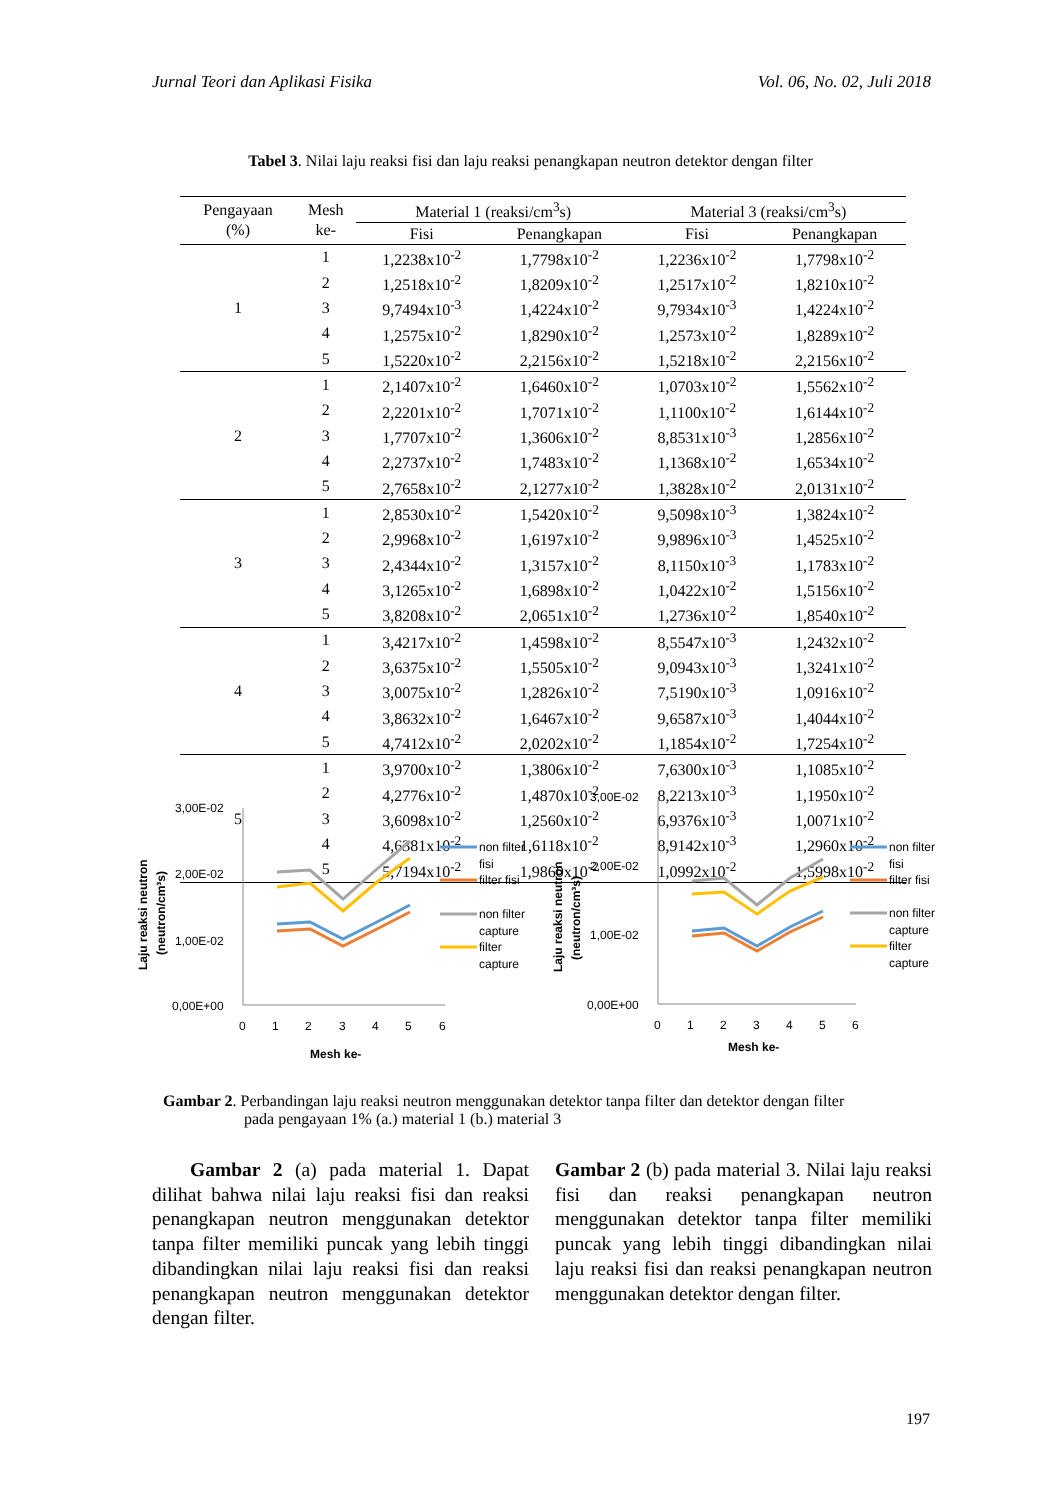Jurnal Teori dan Aplikasi Fisika Vol. 06, No. 02, Juli 2018
Tabel 3. Nilai laju reaksi fisi dan laju reaksi penangkapan neutron detektor dengan filter
| Pengayaan (%) | Mesh ke- | Material 1 (reaksi/cm<sup>3</sup>s) | | Material 3 (reaksi/cm<sup>3</sup>s) | |
| --- | --- | --- | --- | --- | --- |
| | | Fisi | Penangkapan | Fisi | Penangkapan |
| 1 | 1 | 1,2238x10<sup>-2</sup> | 1,7798x10<sup>-2</sup> | 1,2236x10<sup>-2</sup> | 1,7798x10<sup>-2</sup> |
| | 2 | 1,2518x10<sup>-2</sup> | 1,8209x10<sup>-2</sup> | 1,2517x10<sup>-2</sup> | 1,8210x10<sup>-2</sup> |
| | 3 | 9,7494x10<sup>-3</sup> | 1,4224x10<sup>-2</sup> | 9,7934x10<sup>-3</sup> | 1,4224x10<sup>-2</sup> |
| | 4 | 1,2575x10<sup>-2</sup> | 1,8290x10<sup>-2</sup> | 1,2573x10<sup>-2</sup> | 1,8289x10<sup>-2</sup> |
| | 5 | 1,5220x10<sup>-2</sup> | 2,2156x10<sup>-2</sup> | 1,5218x10<sup>-2</sup> | 2,2156x10<sup>-2</sup> |
| 2 | 1 | 2,1407x10<sup>-2</sup> | 1,6460x10<sup>-2</sup> | 1,0703x10<sup>-2</sup> | 1,5562x10<sup>-2</sup> |
| | 2 | 2,2201x10<sup>-2</sup> | 1,7071x10<sup>-2</sup> | 1,1100x10<sup>-2</sup> | 1,6144x10<sup>-2</sup> |
| | 3 | 1,7707x10<sup>-2</sup> | 1,3606x10<sup>-2</sup> | 8,8531x10<sup>-3</sup> | 1,2856x10<sup>-2</sup> |
| | 4 | 2,2737x10<sup>-2</sup> | 1,7483x10<sup>-2</sup> | 1,1368x10<sup>-2</sup> | 1,6534x10<sup>-2</sup> |
| | 5 | 2,7658x10<sup>-2</sup> | 2,1277x10<sup>-2</sup> | 1,3828x10<sup>-2</sup> | 2,0131x10<sup>-2</sup> |
| 3 | 1 | 2,8530x10<sup>-2</sup> | 1,5420x10<sup>-2</sup> | 9,5098x10<sup>-3</sup> | 1,3824x10<sup>-2</sup> |
| | 2 | 2,9968x10<sup>-2</sup> | 1,6197x10<sup>-2</sup> | 9,9896x10<sup>-3</sup> | 1,4525x10<sup>-2</sup> |
| | 3 | 2,4344x10<sup>-2</sup> | 1,3157x10<sup>-2</sup> | 8,1150x10<sup>-3</sup> | 1,1783x10<sup>-2</sup> |
| | 4 | 3,1265x10<sup>-2</sup> | 1,6898x10<sup>-2</sup> | 1,0422x10<sup>-2</sup> | 1,5156x10<sup>-2</sup> |
| | 5 | 3,8208x10<sup>-2</sup> | 2,0651x10<sup>-2</sup> | 1,2736x10<sup>-2</sup> | 1,8540x10<sup>-2</sup> |
| 4 | 1 | 3,4217x10<sup>-2</sup> | 1,4598x10<sup>-2</sup> | 8,5547x10<sup>-3</sup> | 1,2432x10<sup>-2</sup> |
| | 2 | 3,6375x10<sup>-2</sup> | 1,5505x10<sup>-2</sup> | 9,0943x10<sup>-3</sup> | 1,3241x10<sup>-2</sup> |
| | 3 | 3,0075x10<sup>-2</sup> | 1,2826x10<sup>-2</sup> | 7,5190x10<sup>-3</sup> | 1,0916x10<sup>-2</sup> |
| | 4 | 3,8632x10<sup>-2</sup> | 1,6467x10<sup>-2</sup> | 9,6587x10<sup>-3</sup> | 1,4044x10<sup>-2</sup> |
| | 5 | 4,7412x10<sup>-2</sup> | 2,0202x10<sup>-2</sup> | 1,1854x10<sup>-2</sup> | 1,7254x10<sup>-2</sup> |
| 5 | 1 | 3,9700x10<sup>-2</sup> | 1,3806x10<sup>-2</sup> | 7,6300x10<sup>-3</sup> | 1,1085x10<sup>-2</sup> |
| | 2 | 4,2776x10<sup>-2</sup> | 1,4870x10<sup>-2</sup> | 8,2213x10<sup>-3</sup> | 1,1950x10<sup>-2</sup> |
| | 3 | 3,6098x10<sup>-2</sup> | 1,2560x10<sup>-2</sup> | 6,9376x10<sup>-3</sup> | 1,0071x10<sup>-2</sup> |
| | 4 | 4,6381x10<sup>-2</sup> | 1,6118x10<sup>-2</sup> | 8,9142x10<sup>-3</sup> | 1,2960x10<sup>-2</sup> |
| | 5 | 5,7194x10<sup>-2</sup> | 1,9860x10<sup>-2</sup> | 1,0992x10<sup>-2</sup> | 1,5998x10<sup>-2</sup> |
Laju reaksi neutron
(neutron/cm³s)
3,00E-02
2,00E-02
1,00E-02
0,00E+00
0
1
2
3
4
5
6
Mesh ke-
non filter
fisi
filter fisi
non filter
capture
filter
capture
Laju reaksi neutron
(neutron/cm³s)
3,00E-02
2,00E-02
1,00E-02
0,00E+00
0
1
2
3
4
5
6
Mesh ke-
non filter
fisi
filter fisi
non filter
capture
filter
capture
Gambar 2. Perbandingan laju reaksi neutron menggunakan detektor tanpa filter dan detektor dengan filter
pada pengayaan 1% (a.) material 1 (b.) material 3
Gambar 2 (a) pada material 1. Dapat dilihat bahwa nilai laju reaksi fisi dan reaksi penangkapan neutron menggunakan detektor tanpa filter memiliki puncak yang lebih tinggi dibandingkan nilai laju reaksi fisi dan reaksi penangkapan neutron menggunakan detektor dengan filter.
Gambar 2 (b) pada material 3. Nilai laju reaksi fisi dan reaksi penangkapan neutron menggunakan detektor tanpa filter memiliki puncak yang lebih tinggi dibandingkan nilai laju reaksi fisi dan reaksi penangkapan neutron menggunakan detektor dengan filter.
197